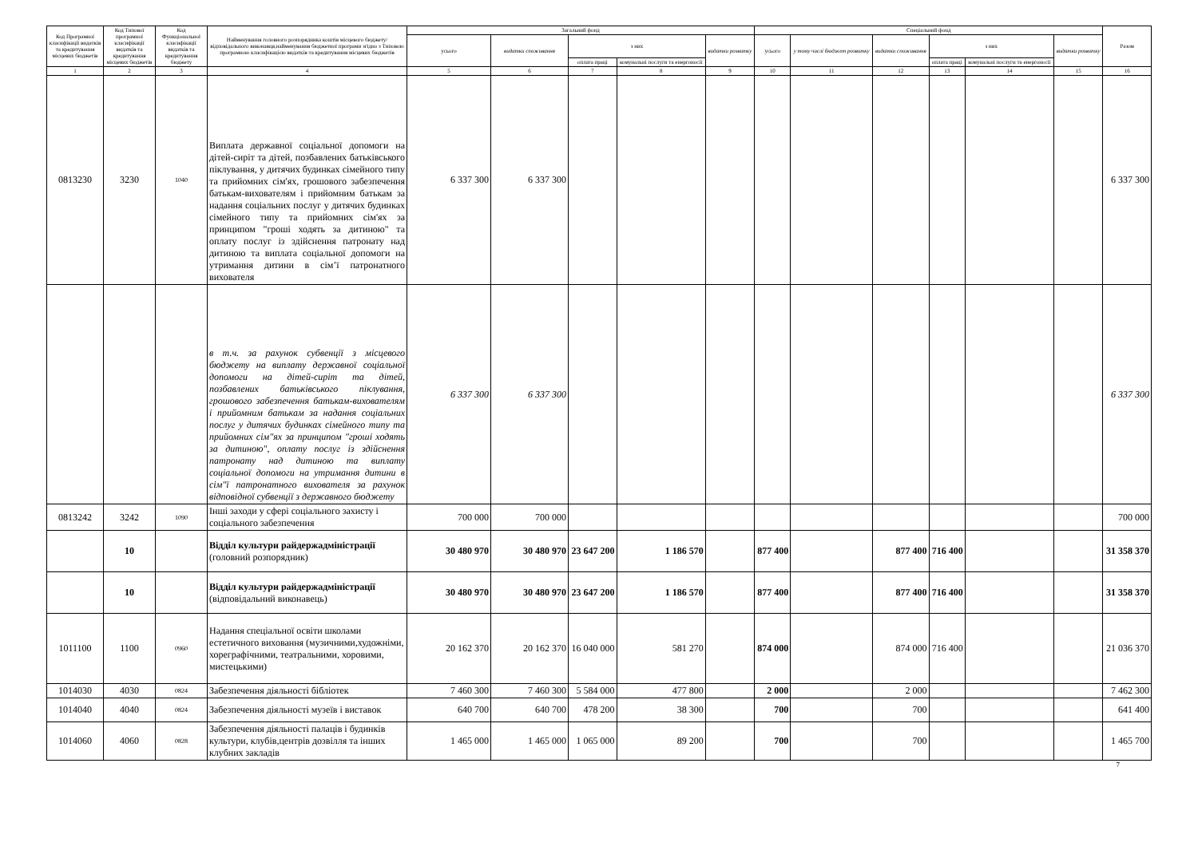| Код Програмної класифікації видатків та кредитування місцевих бюджетів | Код Типової програмної класифікації видатків та кредитування місцевих бюджетів | Код Функціональної класифікації видатків та кредитування бюджету | Найменування головного розпорядника коштів місцевого бюджету/відповідального виконавця,найменування бюджетної програми згідно з Типовою програмною класифікацією видатків та кредитування місцевих бюджетів | Загальний фонд | | | | | Спеціальний фонд | | | | | | Разом |
| --- | --- | --- | --- | --- | --- | --- | --- | --- | --- | --- | --- | --- | --- | --- | --- |
| | | | | усього | видатки споживання | з них | | видатки розвитку | усього | у тому числі бюджет розвитку | видатки споживання | з них | | видатки розвитку | |
| | | | | | | оплата праці | комунальні послуги та енергоносії | | | | | оплата праці | комунальні послуги та енергоносії | | |
| 1 | 2 | 3 | 4 | 5 | 6 | 7 | 8 | 9 | 10 | 11 | 12 | 13 | 14 | 15 | 16 |
| 0813230 | 3230 | 1040 | Виплата державної соціальної допомоги на дітей-сиріт та дітей, позбавлених батьківського піклування, у дитячих будинках сімейного типу та прийомних сім'ях, грошового забезпечення батькам-вихователям і прийомним батькам за надання соціальних послуг у дитячих будинках сімейного типу та прийомних сім'ях за принципом "гроші ходять за дитиною" та оплату послуг із здійснення патронату над дитиною та виплата соціальної допомоги на утримання дитини в сім’ї патронатного вихователя | 6 337 300 | 6 337 300 | | | | | | | | | | 6 337 300 |
| | | | в т.ч. за рахунок субвенції з місцевого бюджету на виплату державної соціальної допомоги на дітей-сиріт та дітей, позбавлених батьківського піклування, грошового забезпечення батькам-вихователям і прийомним батькам за надання соціальних послуг у дитячих будинках сімейного типу та прийомних сім"ях за принципом "гроші ходять за дитиною", оплату послуг із здійснення патронату над дитиною та виплату соціальної допомоги на утримання дитини в сім"ї патронатного вихователя за рахунок відповідної субвенції з державного бюджету | 6 337 300 | 6 337 300 | | | | | | | | | | 6 337 300 |
| 0813242 | 3242 | 1090 | Інші заходи у сфері соціального захисту і соціального забезпечення | 700 000 | 700 000 | | | | | | | | | | 700 000 |
| | 10 | | Відділ культури райдержадміністрації (головний розпорядник) | 30 480 970 | 30 480 970 | 23 647 200 | 1 186 570 | | 877 400 | | 877 400 | 716 400 | | | 31 358 370 |
| | 10 | | Відділ культури райдержадміністрації (відповідальний виконавець) | 30 480 970 | 30 480 970 | 23 647 200 | 1 186 570 | | 877 400 | | 877 400 | 716 400 | | | 31 358 370 |
| 1011100 | 1100 | 0960 | Надання спеціальної освіти школами естетичного виховання (музичними,художніми, хореграфічними, театральними, хоровими, мистецькими) | 20 162 370 | 20 162 370 | 16 040 000 | 581 270 | | 874 000 | | 874 000 | 716 400 | | | 21 036 370 |
| 1014030 | 4030 | 0824 | Забезпечення діяльності бібліотек | 7 460 300 | 7 460 300 | 5 584 000 | 477 800 | | 2 000 | | 2 000 | | | | 7 462 300 |
| 1014040 | 4040 | 0824 | Забезпечення діяльності музеїв і виставок | 640 700 | 640 700 | 478 200 | 38 300 | | 700 | | 700 | | | | 641 400 |
| 1014060 | 4060 | 0828 | Забезпечення діяльності палаців і будинків культури, клубів,центрів дозвілля та інших клубних закладів | 1 465 000 | 1 465 000 | 1 065 000 | 89 200 | | 700 | | 700 | | | | 1 465 700 |
7